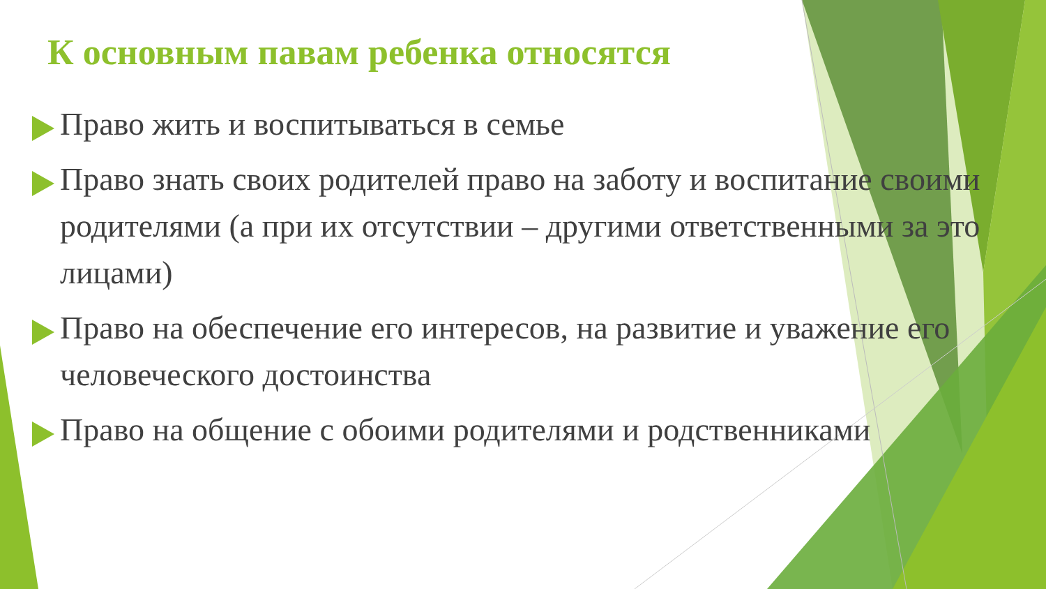К основным павам ребенка относятся
Право жить и воспитываться в семье
Право знать своих родителей право на заботу и воспитание своими родителями (а при их отсутствии – другими ответственными за это лицами)
Право на обеспечение его интересов, на развитие и уважение его человеческого достоинства
Право на общение с обоими родителями и родственниками